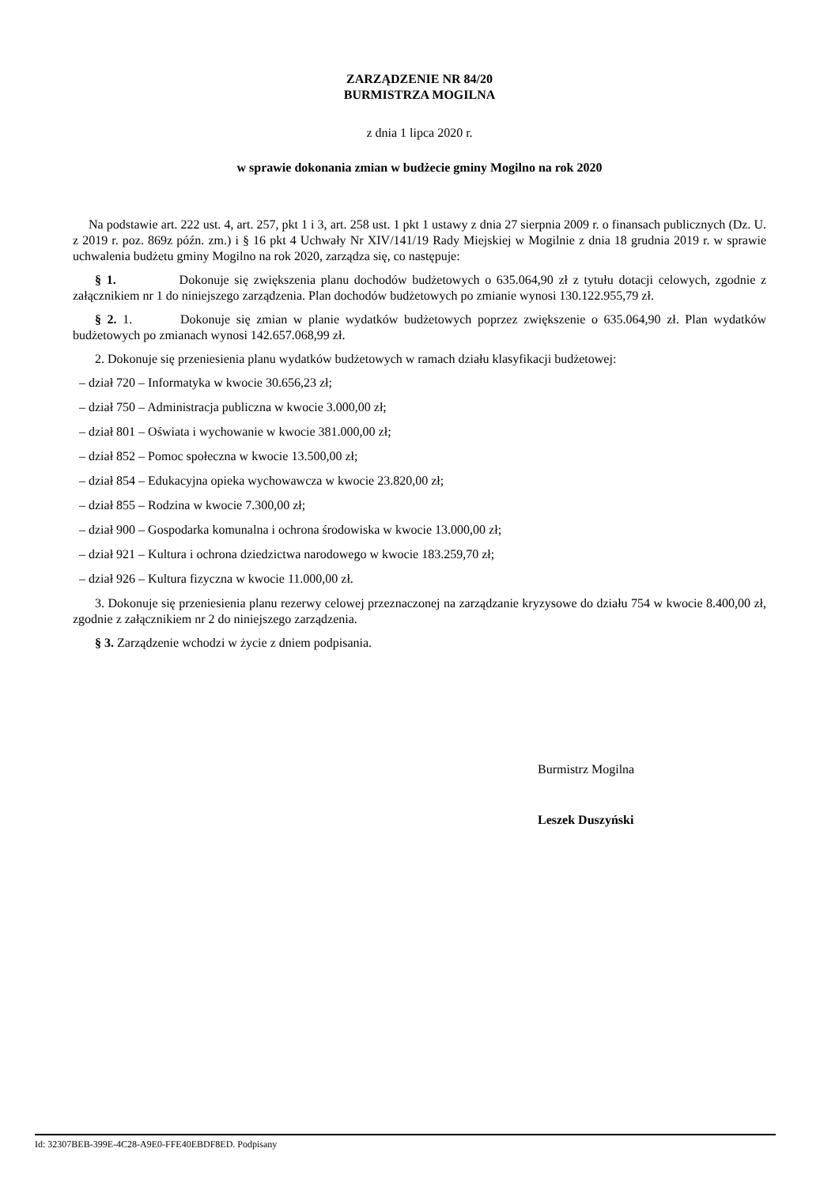ZARZĄDZENIE NR 84/20
BURMISTRZA MOGILNA
z dnia 1 lipca 2020 r.
w sprawie dokonania zmian w budżecie gminy Mogilno na rok 2020
Na podstawie art. 222 ust. 4, art. 257, pkt 1 i 3, art. 258 ust. 1 pkt 1 ustawy z dnia 27 sierpnia 2009 r. o finansach publicznych (Dz. U. z 2019 r. poz. 869z późn. zm.) i § 16 pkt 4 Uchwały Nr XIV/141/19 Rady Miejskiej w Mogilnie z dnia 18 grudnia 2019 r. w sprawie uchwalenia budżetu gminy Mogilno na rok 2020, zarządza się, co następuje:
§ 1. Dokonuje się zwiększenia planu dochodów budżetowych o 635.064,90 zł z tytułu dotacji celowych, zgodnie z załącznikiem nr 1 do niniejszego zarządzenia. Plan dochodów budżetowych po zmianie wynosi 130.122.955,79 zł.
§ 2. 1. Dokonuje się zmian w planie wydatków budżetowych poprzez zwiększenie o 635.064,90 zł. Plan wydatków budżetowych po zmianach wynosi 142.657.068,99 zł.
2. Dokonuje się przeniesienia planu wydatków budżetowych w ramach działu klasyfikacji budżetowej:
– dział 720 – Informatyka w kwocie 30.656,23 zł;
– dział 750 – Administracja publiczna w kwocie 3.000,00 zł;
– dział 801 – Oświata i wychowanie w kwocie 381.000,00 zł;
– dział 852 – Pomoc społeczna w kwocie 13.500,00 zł;
– dział 854 – Edukacyjna opieka wychowawcza w kwocie 23.820,00 zł;
– dział 855 – Rodzina w kwocie 7.300,00 zł;
– dział 900 – Gospodarka komunalna i ochrona środowiska w kwocie 13.000,00 zł;
– dział 921 – Kultura i ochrona dziedzictwa narodowego w kwocie 183.259,70 zł;
– dział 926 – Kultura fizyczna w kwocie 11.000,00 zł.
3. Dokonuje się przeniesienia planu rezerwy celowej przeznaczonej na zarządzanie kryzysowe do działu 754 w kwocie 8.400,00 zł, zgodnie z załącznikiem nr 2 do niniejszego zarządzenia.
§ 3. Zarządzenie wchodzi w życie z dniem podpisania.
Burmistrz Mogilna
Leszek Duszyński
Id: 32307BEB-399E-4C28-A9E0-FFE40EBDF8ED. Podpisany